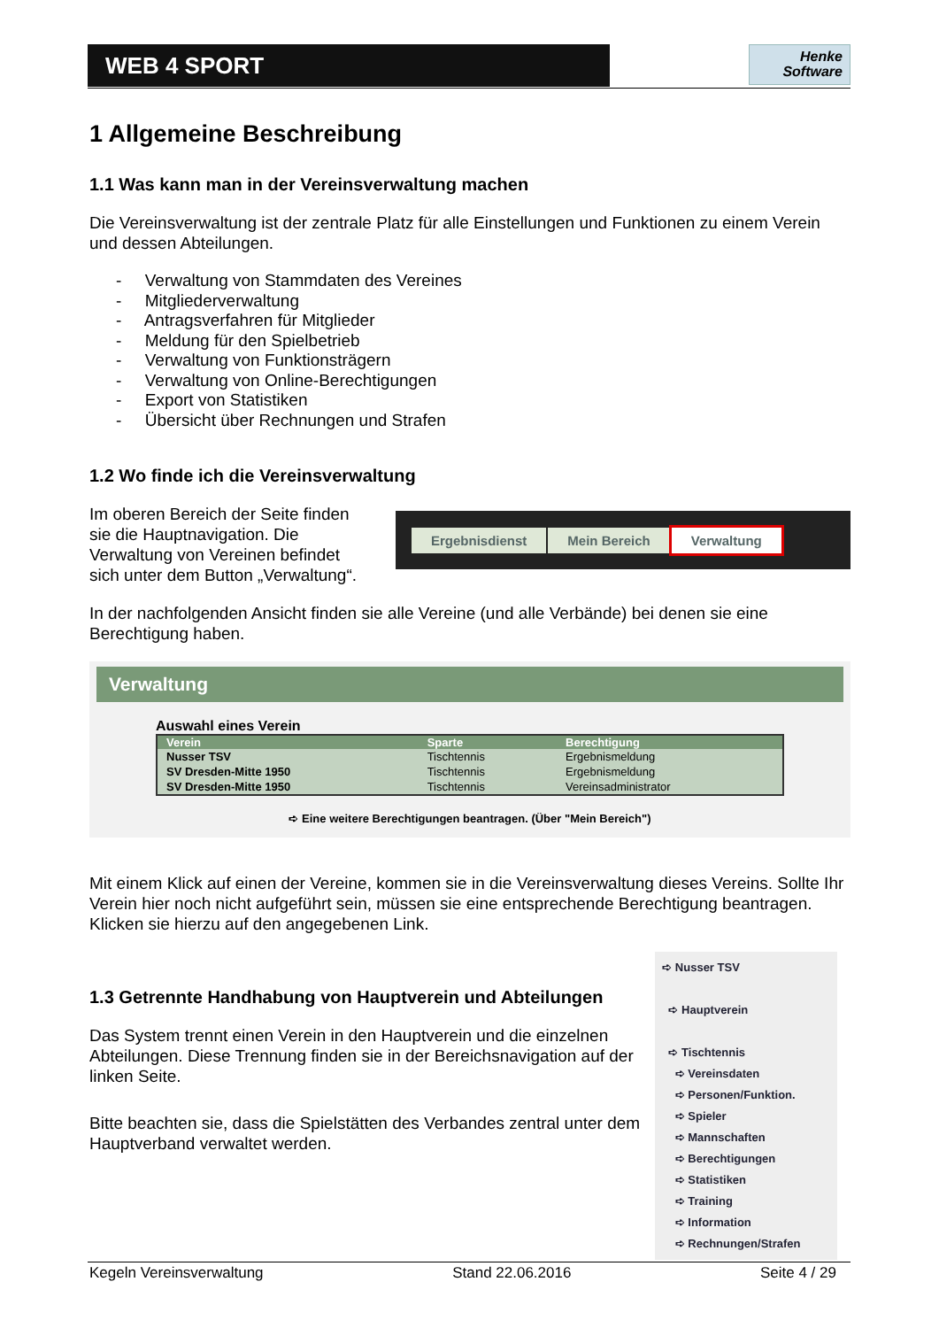WEB 4 SPORT
Henke
Software
1 Allgemeine Beschreibung
1.1 Was kann man in der Vereinsverwaltung machen
Die Vereinsverwaltung ist der zentrale Platz für alle Einstellungen und Funktionen zu einem Verein und dessen Abteilungen.
- Verwaltung von Stammdaten des Vereines
- Mitgliederverwaltung
- Antragsverfahren für Mitglieder
- Meldung für den Spielbetrieb
- Verwaltung von Funktionsträgern
- Verwaltung von Online-Berechtigungen
- Export von Statistiken
- Übersicht über Rechnungen und Strafen
1.2 Wo finde ich die Vereinsverwaltung
Im oberen Bereich der Seite finden sie die Hauptnavigation. Die Verwaltung von Vereinen befindet sich unter dem Button „Verwaltung“.
Ergebnisdienst Mein Bereich Verwaltung
In der nachfolgenden Ansicht finden sie alle Vereine (und alle Verbände) bei denen sie eine Berechtigung haben.
Verwaltung
Auswahl eines Verein
| Verein | Sparte | Berechtigung |
| --- | --- | --- |
| Nusser TSV | Tischtennis | Ergebnismeldung |
| SV Dresden-Mitte 1950 | Tischtennis | Ergebnismeldung |
| SV Dresden-Mitte 1950 | Tischtennis | Vereinsadministrator |
➪ Eine weitere Berechtigungen beantragen. (Über "Mein Bereich")
Mit einem Klick auf einen der Vereine, kommen sie in die Vereinsverwaltung dieses Vereins. Sollte Ihr Verein hier noch nicht aufgeführt sein, müssen sie eine entsprechende Berechtigung beantragen. Klicken sie hierzu auf den angegebenen Link.
1.3 Getrennte Handhabung von Hauptverein und Abteilungen
Das System trennt einen Verein in den Hauptverein und die einzelnen Abteilungen. Diese Trennung finden sie in der Bereichsnavigation auf der linken Seite.
Bitte beachten sie, dass die Spielstätten des Verbandes zentral unter dem Hauptverband verwaltet werden.
➪ Nusser TSV
➪ Hauptverein
➪ Tischtennis
➪ Vereinsdaten
➪ Personen/Funktion.
➪ Spieler
➪ Mannschaften
➪ Berechtigungen
➪ Statistiken
➪ Training
➪ Information
➪ Rechnungen/Strafen
Kegeln Vereinsverwaltung Stand 22.06.2016 Seite 4 / 29